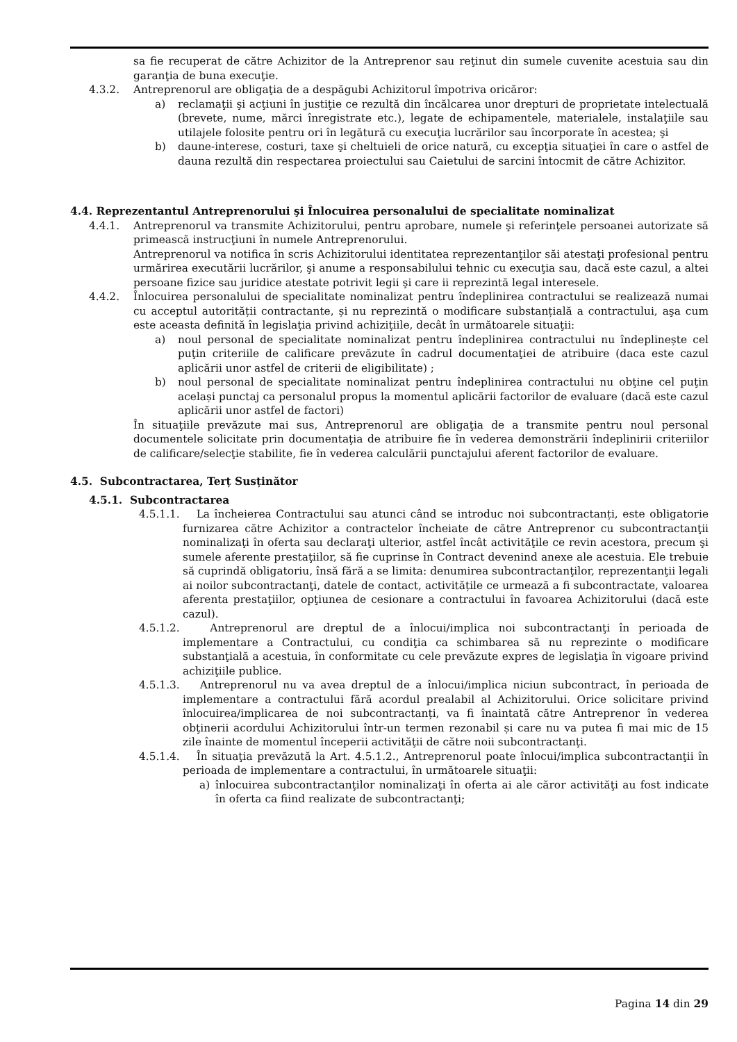sa fie recuperat de către Achizitor de la Antreprenor sau reţinut din sumele cuvenite acestuia sau din garanţia de buna execuţie.
4.3.2. Antreprenorul are obligaţia de a despăgubi Achizitorul împotriva oricăror:
a) reclamaţii şi acţiuni în justiţie ce rezultă din încălcarea unor drepturi de proprietate intelectuală (brevete, nume, mărci înregistrate etc.), legate de echipamentele, materialele, instalaţiile sau utilajele folosite pentru ori în legătură cu execuţia lucrărilor sau încorporate în acestea; şi
b) daune-interese, costuri, taxe şi cheltuieli de orice natură, cu excepţia situaţiei în care o astfel de dauna rezultă din respectarea proiectului sau Caietului de sarcini întocmit de către Achizitor.
4.4. Reprezentantul Antreprenorului şi Înlocuirea personalului de specialitate nominalizat
4.4.1. Antreprenorul va transmite Achizitorului, pentru aprobare, numele şi referinţele persoanei autorizate să primească instrucţiuni în numele Antreprenorului.
Antreprenorul va notifica în scris Achizitorului identitatea reprezentanţilor săi atestaţi profesional pentru urmărirea executării lucrărilor, şi anume a responsabilului tehnic cu execuţia sau, dacă este cazul, a altei persoane fizice sau juridice atestate potrivit legii şi care ii reprezintă legal interesele.
4.4.2. Înlocuirea personalului de specialitate nominalizat pentru îndeplinirea contractului se realizează numai cu acceptul autorității contractante, și nu reprezintă o modificare substanțială a contractului, aşa cum este aceasta definită în legislaţia privind achiziţiile, decât în următoarele situaţii:
a) noul personal de specialitate nominalizat pentru îndeplinirea contractului nu îndeplinește cel puţin criteriile de calificare prevăzute în cadrul documentaţiei de atribuire (daca este cazul aplicării unor astfel de criterii de eligibilitate) ;
b) noul personal de specialitate nominalizat pentru îndeplinirea contractului nu obţine cel puţin același punctaj ca personalul propus la momentul aplicării factorilor de evaluare (dacă este cazul aplicării unor astfel de factori)
În situaţiile prevăzute mai sus, Antreprenorul are obligaţia de a transmite pentru noul personal documentele solicitate prin documentaţia de atribuire fie în vederea demonstrării îndeplinirii criteriilor de calificare/selecţie stabilite, fie în vederea calculării punctajului aferent factorilor de evaluare.
4.5. Subcontractarea, Terț Susținător
4.5.1. Subcontractarea
4.5.1.1. La încheierea Contractului sau atunci când se introduc noi subcontractanți, este obligatorie furnizarea către Achizitor a contractelor încheiate de către Antreprenor cu subcontractanţii nominalizaţi în oferta sau declaraţi ulterior, astfel încât activităţile ce revin acestora, precum şi sumele aferente prestaţiilor, să fie cuprinse în Contract devenind anexe ale acestuia. Ele trebuie să cuprindă obligatoriu, însă fără a se limita: denumirea subcontractanţilor, reprezentanţii legali ai noilor subcontractanţi, datele de contact, activitățile ce urmează a fi subcontractate, valoarea aferenta prestaţiilor, opţiunea de cesionare a contractului în favoarea Achizitorului (dacă este cazul).
4.5.1.2. Antreprenorul are dreptul de a înlocui/implica noi subcontractanţi în perioada de implementare a Contractului, cu condiţia ca schimbarea să nu reprezinte o modificare substanţială a acestuia, în conformitate cu cele prevăzute expres de legislaţia în vigoare privind achiziţiile publice.
4.5.1.3. Antreprenorul nu va avea dreptul de a înlocui/implica niciun subcontract, în perioada de implementare a contractului fără acordul prealabil al Achizitorului. Orice solicitare privind înlocuirea/implicarea de noi subcontractanți, va fi înaintată către Antreprenor în vederea obţinerii acordului Achizitorului într-un termen rezonabil și care nu va putea fi mai mic de 15 zile înainte de momentul începerii activităţii de către noii subcontractanţi.
4.5.1.4. În situaţia prevăzută la Art. 4.5.1.2., Antreprenorul poate înlocui/implica subcontractanţii în perioada de implementare a contractului, în următoarele situaţii:
a) înlocuirea subcontractanţilor nominalizaţi în oferta ai ale căror activităţi au fost indicate în oferta ca fiind realizate de subcontractanţi;
Pagina 14 din 29